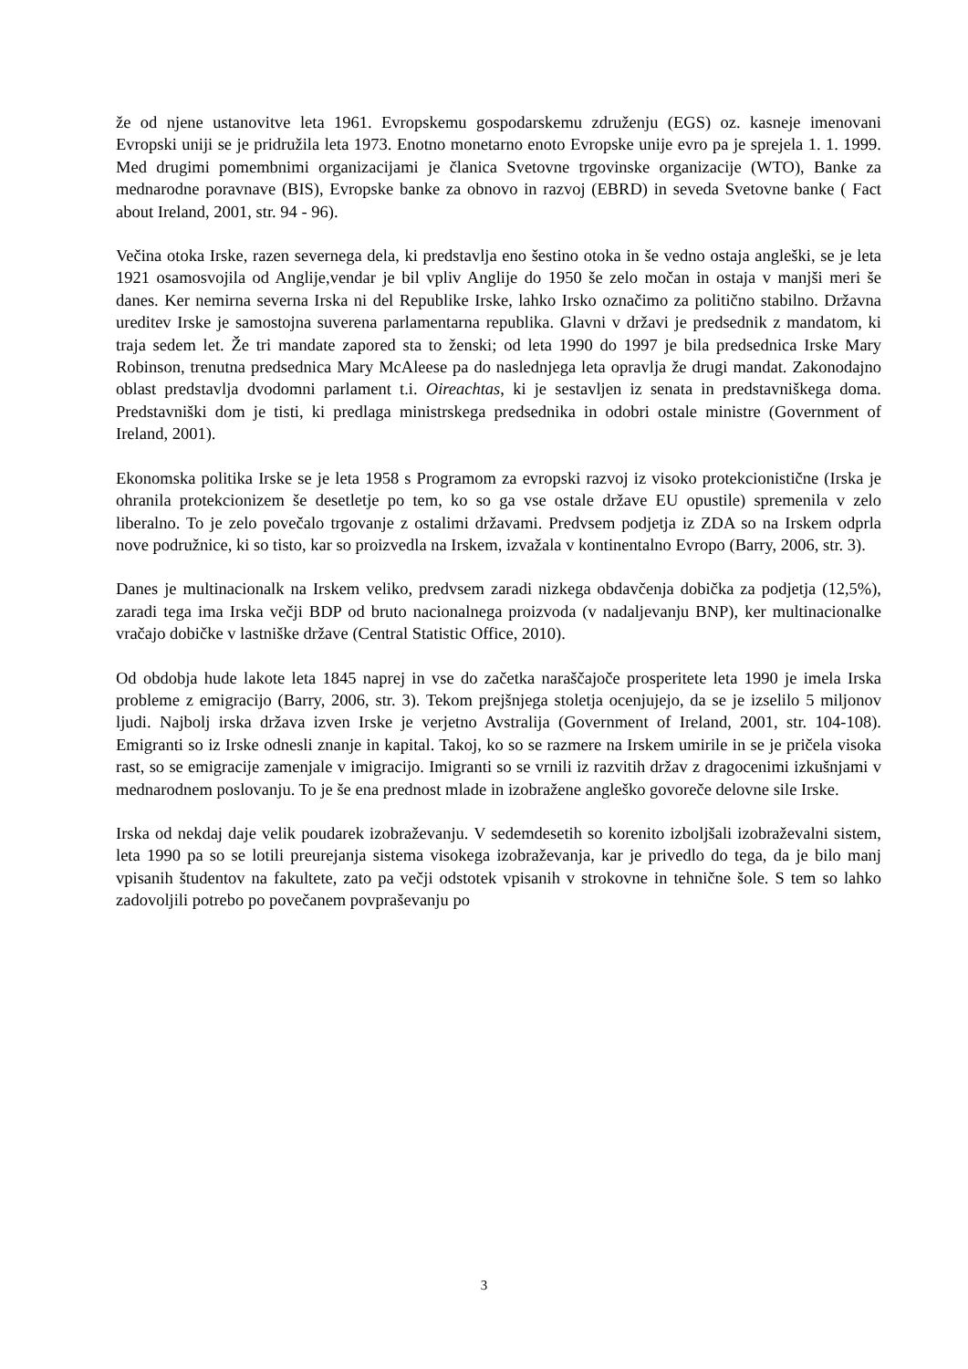že od njene ustanovitve leta 1961. Evropskemu gospodarskemu združenju (EGS) oz. kasneje imenovani Evropski uniji se je pridružila leta 1973. Enotno monetarno enoto Evropske unije evro pa je sprejela 1. 1. 1999. Med drugimi pomembnimi organizacijami je članica Svetovne trgovinske organizacije (WTO), Banke za mednarodne poravnave (BIS), Evropske banke za obnovo in razvoj (EBRD) in seveda Svetovne banke ( Fact about Ireland, 2001, str. 94 - 96).
Večina otoka Irske, razen severnega dela, ki predstavlja eno šestino otoka in še vedno ostaja angleški, se je leta 1921 osamosvojila od Anglije,vendar je bil vpliv Anglije do 1950 še zelo močan in ostaja v manjši meri še danes. Ker nemirna severna Irska ni del Republike Irske, lahko Irsko označimo za politično stabilno. Državna ureditev Irske je samostojna suverena parlamentarna republika. Glavni v državi je predsednik z mandatom, ki traja sedem let. Že tri mandate zapored sta to ženski; od leta 1990 do 1997 je bila predsednica Irske Mary Robinson, trenutna predsednica Mary McAleese pa do naslednjega leta opravlja že drugi mandat. Zakonodajno oblast predstavlja dvodomni parlament t.i. Oireachtas, ki je sestavljen iz senata in predstavniškega doma. Predstavniški dom je tisti, ki predlaga ministrskega predsednika in odobri ostale ministre (Government of Ireland, 2001).
Ekonomska politika Irske se je leta 1958 s Programom za evropski razvoj iz visoko protekcionistične (Irska je ohranila protekcionizem še desetletje po tem, ko so ga vse ostale države EU opustile) spremenila v zelo liberalno. To je zelo povečalo trgovanje z ostalimi državami. Predvsem podjetja iz ZDA so na Irskem odprla nove podružnice, ki so tisto, kar so proizvedla na Irskem, izvažala v kontinentalno Evropo (Barry, 2006, str. 3).
Danes je multinacionalk na Irskem veliko, predvsem zaradi nizkega obdavčenja dobička za podjetja (12,5%), zaradi tega ima Irska večji BDP od bruto nacionalnega proizvoda (v nadaljevanju BNP), ker multinacionalke vračajo dobičke v lastniške države (Central Statistic Office, 2010).
Od obdobja hude lakote leta 1845 naprej in vse do začetka naraščajoče prosperitete leta 1990 je imela Irska probleme z emigracijo (Barry, 2006, str. 3). Tekom prejšnjega stoletja ocenjujejo, da se je izselilo 5 miljonov ljudi. Najbolj irska država izven Irske je verjetno Avstralija (Government of Ireland, 2001, str. 104-108). Emigranti so iz Irske odnesli znanje in kapital. Takoj, ko so se razmere na Irskem umirile in se je pričela visoka rast, so se emigracije zamenjale v imigracijo. Imigranti so se vrnili iz razvitih držav z dragocenimi izkušnjami v mednarodnem poslovanju. To je še ena prednost mlade in izobražene angleško govoreče delovne sile Irske.
Irska od nekdaj daje velik poudarek izobraževanju. V sedemdesetih so korenito izboljšali izobraževalni sistem, leta 1990 pa so se lotili preurejanja sistema visokega izobraževanja, kar je privedlo do tega, da je bilo manj vpisanih študentov na fakultete, zato pa večji odstotek vpisanih v strokovne in tehnične šole. S tem so lahko zadovoljili potrebo po povečanem povpraševanju po
3